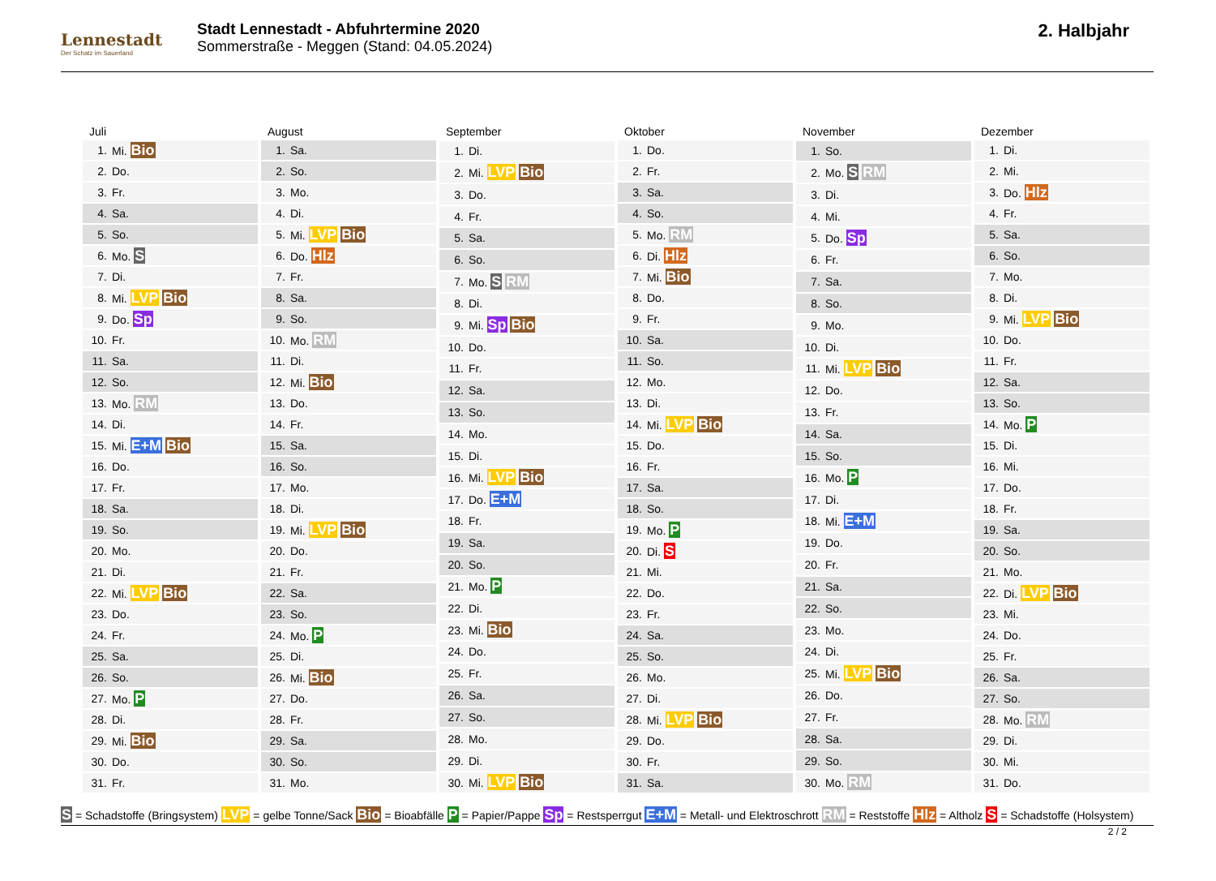Lennestadt
Der Schatz im Sauerland
Stadt Lennestadt - Abfuhrtermine 2020
Sommerstraße - Meggen (Stand: 04.05.2024)
2. Halbjahr
| Juli | |
| --- | --- |
| 1. | Mi. Bio |
| 2. | Do. |
| 3. | Fr. |
| 4. | Sa. |
| 5. | So. |
| 6. | Mo. S |
| 7. | Di. |
| 8. | Mi. LVP Bio |
| 9. | Do. Sp |
| 10. | Fr. |
| 11. | Sa. |
| 12. | So. |
| 13. | Mo. RM |
| 14. | Di. |
| 15. | Mi. E+M Bio |
| 16. | Do. |
| 17. | Fr. |
| 18. | Sa. |
| 19. | So. |
| 20. | Mo. |
| 21. | Di. |
| 22. | Mi. LVP Bio |
| 23. | Do. |
| 24. | Fr. |
| 25. | Sa. |
| 26. | So. |
| 27. | Mo. P |
| 28. | Di. |
| 29. | Mi. Bio |
| 30. | Do. |
| 31. | Fr. |
| August | |
| --- | --- |
| 1. | Sa. |
| 2. | So. |
| 3. | Mo. |
| 4. | Di. |
| 5. | Mi. LVP Bio |
| 6. | Do. Hlz |
| 7. | Fr. |
| 8. | Sa. |
| 9. | So. |
| 10. | Mo. RM |
| 11. | Di. |
| 12. | Mi. Bio |
| 13. | Do. |
| 14. | Fr. |
| 15. | Sa. |
| 16. | So. |
| 17. | Mo. |
| 18. | Di. |
| 19. | Mi. LVP Bio |
| 20. | Do. |
| 21. | Fr. |
| 22. | Sa. |
| 23. | So. |
| 24. | Mo. P |
| 25. | Di. |
| 26. | Mi. Bio |
| 27. | Do. |
| 28. | Fr. |
| 29. | Sa. |
| 30. | So. |
| 31. | Mo. |
| September | |
| --- | --- |
| 1. | Di. |
| 2. | Mi. LVP Bio |
| 3. | Do. |
| 4. | Fr. |
| 5. | Sa. |
| 6. | So. |
| 7. | Mo. S RM |
| 8. | Di. |
| 9. | Mi. Sp Bio |
| 10. | Do. |
| 11. | Fr. |
| 12. | Sa. |
| 13. | So. |
| 14. | Mo. |
| 15. | Di. |
| 16. | Mi. LVP Bio |
| 17. | Do. E+M |
| 18. | Fr. |
| 19. | Sa. |
| 20. | So. |
| 21. | Mo. P |
| 22. | Di. |
| 23. | Mi. Bio |
| 24. | Do. |
| 25. | Fr. |
| 26. | Sa. |
| 27. | So. |
| 28. | Mo. |
| 29. | Di. |
| 30. | Mi. LVP Bio |
| Oktober | |
| --- | --- |
| 1. | Do. |
| 2. | Fr. |
| 3. | Sa. |
| 4. | So. |
| 5. | Mo. RM |
| 6. | Di. Hlz |
| 7. | Mi. Bio |
| 8. | Do. |
| 9. | Fr. |
| 10. | Sa. |
| 11. | So. |
| 12. | Mo. |
| 13. | Di. |
| 14. | Mi. LVP Bio |
| 15. | Do. |
| 16. | Fr. |
| 17. | Sa. |
| 18. | So. |
| 19. | Mo. P |
| 20. | Di. S |
| 21. | Mi. |
| 22. | Do. |
| 23. | Fr. |
| 24. | Sa. |
| 25. | So. |
| 26. | Mo. |
| 27. | Di. |
| 28. | Mi. LVP Bio |
| 29. | Do. |
| 30. | Fr. |
| 31. | Sa. |
| November | |
| --- | --- |
| 1. | So. |
| 2. | Mo. S RM |
| 3. | Di. |
| 4. | Mi. |
| 5. | Do. Sp |
| 6. | Fr. |
| 7. | Sa. |
| 8. | So. |
| 9. | Mo. |
| 10. | Di. |
| 11. | Mi. LVP Bio |
| 12. | Do. |
| 13. | Fr. |
| 14. | Sa. |
| 15. | So. |
| 16. | Mo. P |
| 17. | Di. |
| 18. | Mi. E+M |
| 19. | Do. |
| 20. | Fr. |
| 21. | Sa. |
| 22. | So. |
| 23. | Mo. |
| 24. | Di. |
| 25. | Mi. LVP Bio |
| 26. | Do. |
| 27. | Fr. |
| 28. | Sa. |
| 29. | So. |
| 30. | Mo. RM |
| Dezember | |
| --- | --- |
| 1. | Di. |
| 2. | Mi. |
| 3. | Do. Hlz |
| 4. | Fr. |
| 5. | Sa. |
| 6. | So. |
| 7. | Mo. |
| 8. | Di. |
| 9. | Mi. LVP Bio |
| 10. | Do. |
| 11. | Fr. |
| 12. | Sa. |
| 13. | So. |
| 14. | Mo. P |
| 15. | Di. |
| 16. | Mi. |
| 17. | Do. |
| 18. | Fr. |
| 19. | Sa. |
| 20. | So. |
| 21. | Mo. |
| 22. | Di. LVP Bio |
| 23. | Mi. |
| 24. | Do. |
| 25. | Fr. |
| 26. | Sa. |
| 27. | So. |
| 28. | Mo. RM |
| 29. | Di. |
| 30. | Mi. |
| 31. | Do. |
S = Schadstoffe (Bringsystem) LVP = gelbe Tonne/Sack Bio = Bioabfälle P = Papier/Pappe Sp = Restsperrgut E+M = Metall- und Elektroschrott RM = Reststoffe Hlz = Altholz S = Schadstoffe (Holsystem)
2 / 2